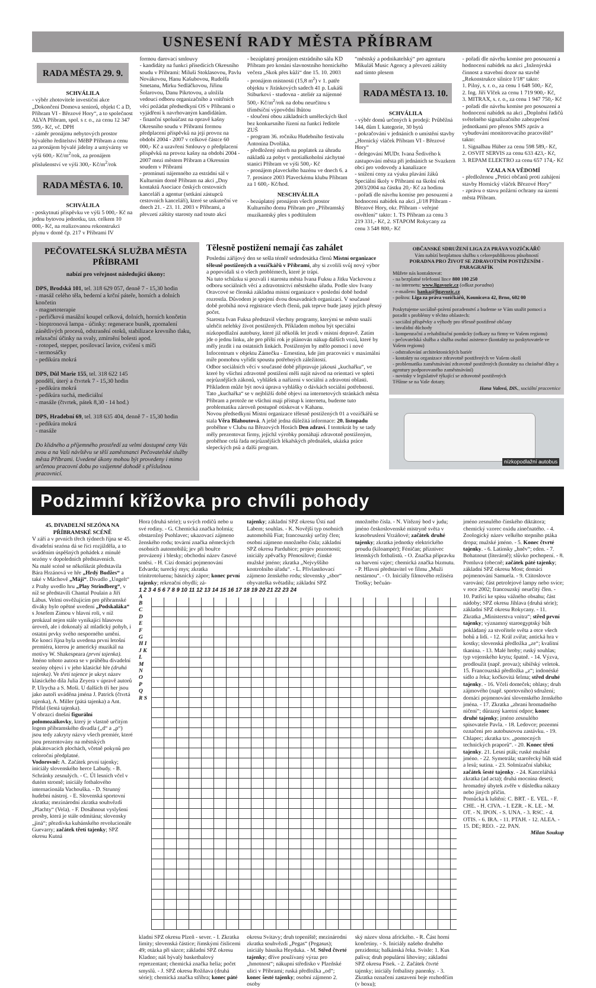USNESENÍ RADY MĚSTA PŘÍBRAM
RADA MĚSTA 29. 9.
SCHVÁLILA
- výběr zhotovitele investiční akce „Dokončení Domova seniorů, objekt C a D, Příbram VI - Březové Hory“, a to společnost ALVA Příbram, spol. s r. o., za cenu 12 347 599,- Kč, vč. DPH
- záměr pronájmu nebytových prostor bývalého ředitelství MěBP Příbram a cenu za pronájem bývalé jídelny a umývárny ve výši 600,- Kč/m<sup>2</sup>/rok, za pronájem příslušenství ve výši 300,- Kč/m<sup>2</sup>/rok
RADA MĚSTA 6. 10.
SCHVÁLILA
- poskytnutí příspěvku ve výši 5 000,- Kč na jednu bytovou jednotku, tzn. celkem 10 000,- Kč, na realizovanou rekonstrukci plynu v domě čp. 217 v Příbrami IV
formou darovací smlouvy
- kandidáty na funkci přísedících Okresního soudu v Příbrami: Miluši Stoklasovou, Pavlu Novákovou, Hanu Kašubovou, Rudolfa Smetanu, Mirku Sedláčkovou, Jiřinu Šolarovou, Danu Pikrtovou, a uložila vedoucí odboru organizačního a vnitřních věcí požádat předsedkyni OS v Příbrami o vyjádření k navrhovaným kandidátům.
- finanční spoluúčast na opravě kašny Okresního soudu v Příbrami formou předplacení příspěvků na její provoz na období 2004 - 2007 v celkové částce 60 000,- Kč a uzavření Smlouvy o předplacení příspěvků na provoz kašny na období 2004 - 2007 mezi městem Příbram a Okresním soudem v Příbrami
- prominutí nájemného za estrádní sál v Kulturním domě Příbram na akci „Dny kontaktů Asociace českých cestovních kanceláří a agentur (setkání zástupců cestovních kanceláří), které se uskuteční ve dnech 21. - 23. 11. 2003 v Příbrami, a převzetí záštity starosty nad touto akcí
- bezúplatný pronájem estrádního sálu KD Příbram pro konání slavnostního hornického večera „Skok přes kůži“ dne 15. 10. 2003
- pronájem místnosti (15,8 m<sup>2</sup>) v 1. patře objektu v Jiráskových sadech 41 p. Lukáši Stiburkovi - studovna - ateliér za nájemné 500,- Kč/m<sup>2</sup>/rok na dobu neurčitou s tříměsíční výpovědní lhůtou
- sloučení obou základních uměleckých škol bez konkursního řízení na funkci ředitele ZUŠ
- program 36. ročníku Hudebního festivalu Antonína Dvořáka.
- předložený návrh na poplatek za úhradu nákladů za pobyt v protialkoholní záchytné stanici Příbram ve výši 500,- Kč
- pronájem plaveckého bazénu ve dnech 6. a 7. prosince 2003 Plaveckému klubu Příbram za 1 600,- Kč/hod.
NESCHVÁLILA
- bezúplatný pronájem všech prostor Kulturního domu Příbram pro „Příbramský muzikantský ples s podtitulem
“městský a podnikatelský“ pro agenturu Mikuláš Music Agency a převzetí záštity nad tímto plesem
RADA MĚSTA 13. 10.
SCHVÁLILA
- výběr domů určených k prodeji: Průběžná 144, dům I. kategorie, 30 bytů
- pokračování v jednáních o umístění stavby „Hornický vláček Příbram VI - Březové Hory“
- delegování MUDr. Ivana Šedivého k zastupování města při jednáních se Svazkem obcí pro vodovody a kanalizace
- snížení ceny za výuku plavání žáků Speciální školy v Příbrami na školní rok 2003/2004 na částku 20,- Kč za hodinu
- pořadí dle návrhu komise pro posouzení a hodnocení nabídek na akci „I/18 Příbram - Březové Hory, okr. Příbram - veřejné osvětlení“ takto: 1. TS Příbram za cenu 3 219 331,- Kč, 2. STAPOM Rokycany za cenu 3 548 800,- Kč
- pořadí dle návrhu komise pro posouzení a hodnocení nabídek na akci „Inženýrská činnost a stavební dozor na stavbě „Rekonstrukce silnice I/18“ takto:
1. Pilný, s. r. o., za cenu 1 648 500,- Kč,
2. Ing. Jiří Vlček za cenu 1 719 900,- Kč,
3. MITRAX, s. r. o., za cenu 1 947 750,- Kč
- pořadí dle návrhu komise pro posouzení a hodnocení nabídek na akci „Doplnění řadičů světelného signalizačního zabezpečení jednotkami pro přenos SMS zpráv a vybudování monitorovacího pracoviště“ takto:
1. Signalbau Hüber za cenu 598 589,- Kč,
2. OSVIT SERVIS za cenu 633 423,- Kč,
3. REPAM ELEKTRO za cenu 657 174,- Kč
VZALA NA VĚDOMÍ
- předloženou „Petici občanů proti zahájení stavby Hornický vláček Březové Hory“
- zprávu o stavu požární ochrany na území města Příbram.
PEČOVATELSKÁ SLUŽBA MĚSTA PŘÍBRAMI
nabízí pro veřejnost následující úkony:
DPS, Brodská 101, tel. 318 629 057, denně 7 - 15,30 hodin
- masáž celého těla, bederní a krční páteře, horních a dolních končetin
- magnetoterapie
- perličková masážní koupel celková, dolních, horních končetin
- bioptronová lampa - účinky: regenerace buněk, zpomalení zánětlivých procesů, odstranění otoků, stabilizace krevního tlaku, relaxační účinky na svaly, zmírnění bolesti apod.
- rotoped, stepper, posilovací lavice, cvičení s míči
- termosáčky
- pedikúra mokrá
DPS, Důl Marie 155, tel. 318 622 145
pondělí, úterý a čtvrtek 7 - 15,30 hodin
- pedikúra mokrá
- pedikúra suchá, mediciální
- masáže (čtvrtek, pátek 8,30 - 14 hod.)
DPS, Hradební 69, tel. 318 635 404, denně 7 - 15,30 hodin
- pedikúra mokrá
- masáže
Do klidného a příjemného prostředí za velmi dostupné ceny Vás zvou a na Vaši návštěvu se těší zaměstnanci Pečovatelské služby města Příbrami. Uvedené úkony mohou být provedeny i mimo určenou pracovní dobu po vzájemné dohodě s příslušnou pracovnicí.
Tělesně postižení nemají čas zahálet
Poslední zářijový den se sešla téměř sedmdesátka členů Místní organizace tělesně postižených a vozíčkářů v Příbrami, aby si zvolili svůj nový výbor a popovídali si o všech problémech, které je trápí.
Na tuto schůzku si pozvali i starostu města Ivana Fuksu a Jitku Vackovou z odboru sociálních věcí a zdravotnictví městského úřadu. Podle slov Ivany Oravcové se členská základna místní organizace v poslední době hodně rozrostla. Důvodem je spojení dvou dosavadních organizací. V současné době probíhá nová registrace všech členů, pak teprve bude jasný jejich přesný počet.
Starosta Ivan Fuksa představil všechny programy, kterými se město snaží ulehčit nelehký život postižených. Příkladem mohou být speciální nízkopodlažní autobusy, které již několik let jezdí v místní dopravě. Zatím jde o jednu linku, ale pro příští rok je plánován nákup dalších vozů, které by měly jezdit i na ostatních linkách. Postiženým by mělo pomoci i nové Infocentrum v objektu Zámečku - Ernestina, kde jim pracovníci v maximální míře pomohou vyřídit spoustu potřebných záležitostí.
Odbor sociálních věcí v současné době připravuje jakousi „kuchařku“, ve které by všichni zdravotně postižení měli najít návod na orientaci ve spleti nejrůznějších zákonů, vyhlášek a nařízení v sociální a zdravotní oblasti. Příkladem může být nová úprava vyhlášky o dávkách sociální potřebnosti. Tato „kuchařka“ se v nejbližší době objeví na internetových stránkách města Příbram a protože ne všichni mají přístup k internetu, budeme tuto problematiku zároveň postupně otiskovat v Kahanu.
Novou předsedkyní Místní organizace tělesně postižených 01 a vozíčkářů se stala Věra Blahoutová. A ještě jedna důležitá informace: 20. listopadu proběhne v Clubu na Březových Horách Den zdraví. I tentokrát by se tady měly prezentovat firmy, jejichž výrobky pomáhají zdravotně postiženým, proběhne celá řada nejrůznějších lékařských přednášek, ukázka práce slepeckých psů a další program.
OBČANSKÉ SDRUŽENÍ LIGA ZA PRÁVA VOZÍČKÁŘŮ
Vám nabízí bezplatnou službu s celorepublikovou působností
PORADNA PRO ŽIVOT SE ZDRAVOTNÍM POSTIŽENÍM - PARAGRAFÍK
Můžete nás kontaktovat:
- na bezplatné telefonní lince 800 100 250
- na internetu: www.ligavozic.cz (odkaz poradna)
- e-mailem: hanka@ligavozic.cz
- poštou: Liga za práva vozíčkářů, Kounicova 42, Brno, 602 00
Poskytujeme sociálně-právní poradenství a budeme se Vám snažit pomoci a poradit s problémy v těchto oblastech:
- sociální příspěvky a výhody pro tělesně postižené občany
- invalidní důchody
- kompenzační a rehabilitační pomůcky (odkazy na firmy ve Vašem regionu)
- pečovatelská služba a služba osobní asistence (kontakty na poskytovatele ve Vašem regionu)
- odstraňování architektonických bariér
- kontakty na organizace zdravotně postižených ve Vašem okolí
- problematika zaměstnávání zdravotně postižených (kontakty na chráněné dílny a agentury podporovaného zaměstnávání)
- novinky v legislativě týkající se zdravotně postižených
Těšíme se na Vaše dotazy.
Hana Valová, DiS., sociální pracovnice
nízkopodlažní autobus
Podzimní křížovka pro chvíli pohody
45. DIVADELNÍ SEZÓNA NA PŘÍBRAMSKÉ SCÉNĚ
V září a v prvních třech týdnech října se 45. divadelní sezóna dá se říci rozjížděla, a to uváděním úspěšných pohádek z minulé sezóny v dopoledních představeních.
Na malé scéně se několikrát představila Bára Hrzánová ve hře „Hrdý Budžes“ a také v Máchově „Máji“. Divadlo „Ungelt“ z Prahy uvedlo hru „Play Strindberg“, v níž se představili Chantal Poulain a Jiří Lábus. Velmi osvěžujícím pro příbramské diváky bylo opětné uvedení „Podskaláka“ s Josefem Zímou v hlavní roli, v níž prokázal nejen stále vynikající hlasovou úroveň, ale i dokonalý až mladický pohyb, i ostatní prvky svého nesporného umění.
Ke konci října byla uvedena první letošní premiéra, kterou je americký muzikál na motivy W. Shakespeara (první tajenka). Jméno tohoto autora se v průběhu divadelní sezóny objeví i v jeho klasické hře (druhá tajenka). Ve třetí tajence je ukryt název klasického díla Julia Zeyera v úpravě autorů P. Ulrycha a S. Moši. U dalších tří her jsou jako autoři uváděna jména J. Patrick (čtvrtá tajenka), A. Miller (pátá tajenka) a Ant. Přidal (šestá tajenka).
V obrazci dnešní figurální polomozaikovky, který je vlastně určitým logem příbramského divadla („d“ a „p“) jsou tedy zakryty názvy všech premiér, které jsou prezentovány na městských plakátovacích plochách, včetně pokynů pro celoroční předplatné.
Vodorovně: A. Začátek první tajenky; iniciály slovenského herce Labudy. - B. Schránky zesnulých. - C. Úl lesních včel v dutém stromě; iniciály fotbalového internacionála Vachouška. - D. Strunný hudební nástroj. - E. Slovenská sportovní zkratka; mezinárodní zkratka souhvězdí „Plachty“ (Vela). - F. Dosáhnout vyslyšení prosby, která je stále odmítána; slovensky „jiná“; přezdívka kubánského revolucionáře Guevarry; začátek třetí tajenky; SPZ okresu Kutná
Hora (druhá série); u svých rodičů nebo u své rodiny. - G. Chemická značka holmia; obstarožný Psohlavec; ukazovací zájmeno ženského rodu; tovární značka německých osobních automobilů; jev při bouřce provázený i blesky; obchodní název časové směsi. - H. Cizí domácí pojmenování Edvarda; turecký mys; zkratka trinitrotoluenu; básnický zápor; konec první tajenky; rekreační obydlí; zá-
tajenky; základní SPZ okresu Ústí nad Labem; souhlas. - K. Novější typ osobních automobilů Fiat; francouzský určitý člen; osobní zájmeno množného čísla; základní SPZ okresu Pardubice; projev pozornosti; iniciály zpěvačky Přenosilové; čínské mužské jméno; zkratka „Nejvyššího kontrolního úřadu“. - L. Přivlastňovací zájmeno ženského rodu; slovensky „sbor“ obyvatelka světadílu; základní SPZ
množného čísla. - N. Vítězný bod v judu; jméno československé mistryně světa v krasobruslení Vrzáňové; začátek druhé tajenky; zkratka jednotky elektrického proudu (kiloampér); Féničan; příznivec letenských fotbalistů. - O. Značka přípravku na barvení vajec; chemická značka bizmutu. - P. Hlavní představitel ve filmu „Muži nestárnou“. - O. Iniciály filmového režiséra Trošky; bečuán-
1 2 3 4 5 6 7 8 9 10 11 12 13 14 15 16 17 18 19 20 21 22 23 24
A B C D E F G H I J K L M N O P Q R S
kladní SPZ okresu Plzeň - sever. - I. Zkratka limity; slovenská částice; římskými číslicemi 49; otázka při sázce; základní SPZ okresu Kladno; náš bývalý basketbalový reprezentant; chemická značka helia; počet smyslů. - J. SPZ okresu Rožňava (druhá série); chemická značka stříbra; konec páté
okresu Svitavy; druh topeniště; mezinárodní zkratka souhvězdí „Pegas“ (Pegasus); iniciály básníka Heyduka. - M. Střed čtvrté tajenky; dříve používaný výraz pro „hmotnost“; nákupní středisko v Plzeňské ulici v Příbrami; ruská předložka „od“; konec šesté tajenky; osobní zájmeno 2. osoby
ský název slona afrického. - R. Část horní končetiny. - S. Iniciály našeho druhého prezidenta; balkánská řeka. Svisle: 1. Kus paliva; druh populární lihoviny; základní SPZ okresu Písek. - 2. Začátek čtvrté tajenky; iniciály fotbalisty panenky. - 3. Zkratka označení zastavení boje rozhodčím (v boxu);
jméno zesnulého čínského diktátora; chemický vzorec oxidu zinečnatého. - 4. Zoologický název velkého stepního ptáka dropa; mužské jméno. - 5. Konec čtvrté tajenky. - 6. Latinsky „hněv“; eden. - 7. Bohatnout (literárně); slůvko pochopení. - 8. Pomluva (obecně; začátek páté tajenky; základní SPZ okresu Most; domácí pojmenování Samuela. - 9. Ctitoslovce varování; část petrolejové lampy nebo svíce; v roce 2002; francouzský neurčitý člen. - 10. Patřící ke spisu vážného obsahu; část nádoby; SPZ okresu Jihlava (druhá série); základní SPZ okresu Rokycany. - 11. Zkratka „Ministerstva vnitra“; střed první tajenky; významný staroegyptský bůh pokládaný za stvořitele světa a otce všech bohů a lidí. - 12. Král zvířat; antická hra v kostky; slovenská předložka „ze“; kvalitní tkanina. - 13. Malé hroby; ruský souhlas; typ vojenského krytu; špatně. - 14. Výzva, prodloužit (např. provaz); sibiřský veletok. 15. Francouzská předložka „z“; indonéské sídlo a řeka; kočkovitá šelma; střed druhé tajenky. - 16. Včelí domeček; ohlasy; druh zájmového (např. sportovního) sdružení; domácí pojmenování slovenského ženského jména. - 17. Zkratka „zbraní hromadného ničení“; důrazný karetní odpor; konec druhé tajenky; jméno zesnulého spisovatele Pavla. - 18. Ledovce; pozemní označení pro autobusovou zastávku. - 19. Chlapec; zkratka tzv. „pomocných technických praporů“. - 20. Konec třetí tajenky. 21. Lesní pták; ruské mužské jméno. - 22. Symetrála; starořecký bůh stád a lesů; sutina. - 23. Solmizační slabika; začátek šesté tajenky. - 24. Kancelářská zkratka (ad acta); druhá mocnina deseti; hromadný úbytek zvěře v důsledku nákazy nebo jiných příčin.
Pomůcka k luštění: C. BRT. - E. VEL. - F. CHE. - H. CIVA. - I. EZR. - K. LE. - M. OT. - N. IPON. - S. UNA. - 3. RSC. - 4. OTIS. - 6. IRA. - 11. PTAH. - 12. ALEA. - 15. DE; REO. - 22. PAN.
Milan Soukup